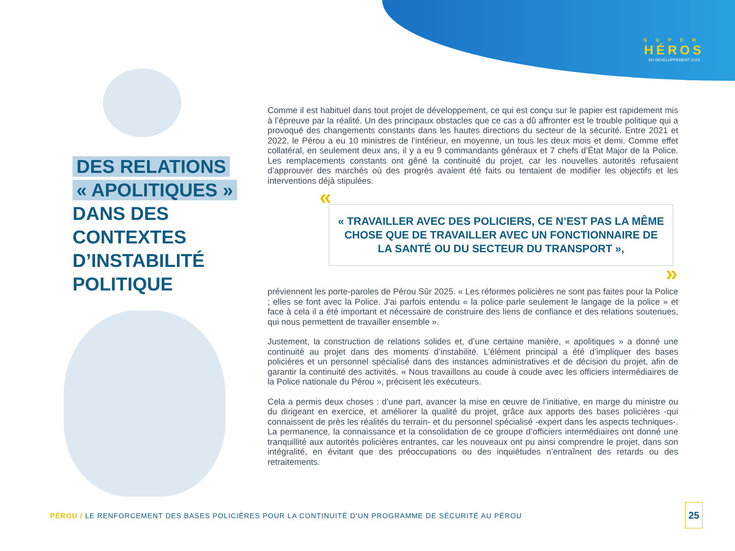SUPER
HÉROS
DU DÉVELOPPEMENT 2023
DES RELATIONS
« APOLITIQUES »
DANS DES
CONTEXTES
D’INSTABILITÉ
POLITIQUE
Comme il est habituel dans tout projet de développement, ce qui est conçu sur le papier est rapidement mis à l’épreuve par la réalité. Un des principaux obstacles que ce cas a dû affronter est le trouble politique qui a provoqué des changements constants dans les hautes directions du secteur de la sécurité. Entre 2021 et 2022, le Pérou a eu 10 ministres de l’intérieur, en moyenne, un tous les deux mois et demi. Comme effet collatéral, en seulement deux ans, il y a eu 9 commandants généraux et 7 chefs d’État Major de la Police. Les remplacements constants ont gêné la continuité du projet, car les nouvelles autorités refusaient d’approuver des marchés où des progrès avaient été faits ou tentaient de modifier les objectifs et les interventions déjà stipulées.
«
« TRAVAILLER AVEC DES POLICIERS, CE N’EST PAS LA MÊME CHOSE QUE DE TRAVAILLER AVEC UN FONCTIONNAIRE DE LA SANTÉ OU DU SECTEUR DU TRANSPORT »,
»
préviennent les porte-paroles de Pérou Sûr 2025. « Les réformes policières ne sont pas faites pour la Police ; elles se font avec la Police. J’ai parfois entendu « la police parle seulement le langage de la police » et face à cela il a été important et nécessaire de construire des liens de confiance et des relations soutenues, qui nous permettent de travailler ensemble ».
Justement, la construction de relations solides et, d’une certaine manière, « apolitiques » a donné une continuité au projet dans des moments d’instabilité. L’élément principal a été d’impliquer des bases policières et un personnel spécialisé dans des instances administratives et de décision du projet, afin de garantir la continuité des activités. « Nous travaillons au coude à coude avec les officiers intermédiaires de la Police nationale du Pérou », précisent les exécuteurs.
Cela a permis deux choses : d’une part, avancer la mise en œuvre de l’initiative, en marge du ministre ou du dirigeant en exercice, et améliorer la qualité du projet, grâce aux apports des bases policières -qui connaissent de près les réalités du terrain- et du personnel spécialisé -expert dans les aspects techniques-. La permanence, la connaissance et la consolidation de ce groupe d’officiers intermédiaires ont donné une tranquillité aux autorités policières entrantes, car les nouveaux ont pu ainsi comprendre le projet, dans son intégralité, en évitant que des préoccupations ou des inquiétudes n’entraînent des retards ou des retraitements.
PÉROU / LE RENFORCEMENT DES BASES POLICIÈRES POUR LA CONTINUITÉ D’UN PROGRAMME DE SÉCURITÉ AU PÉROU
25